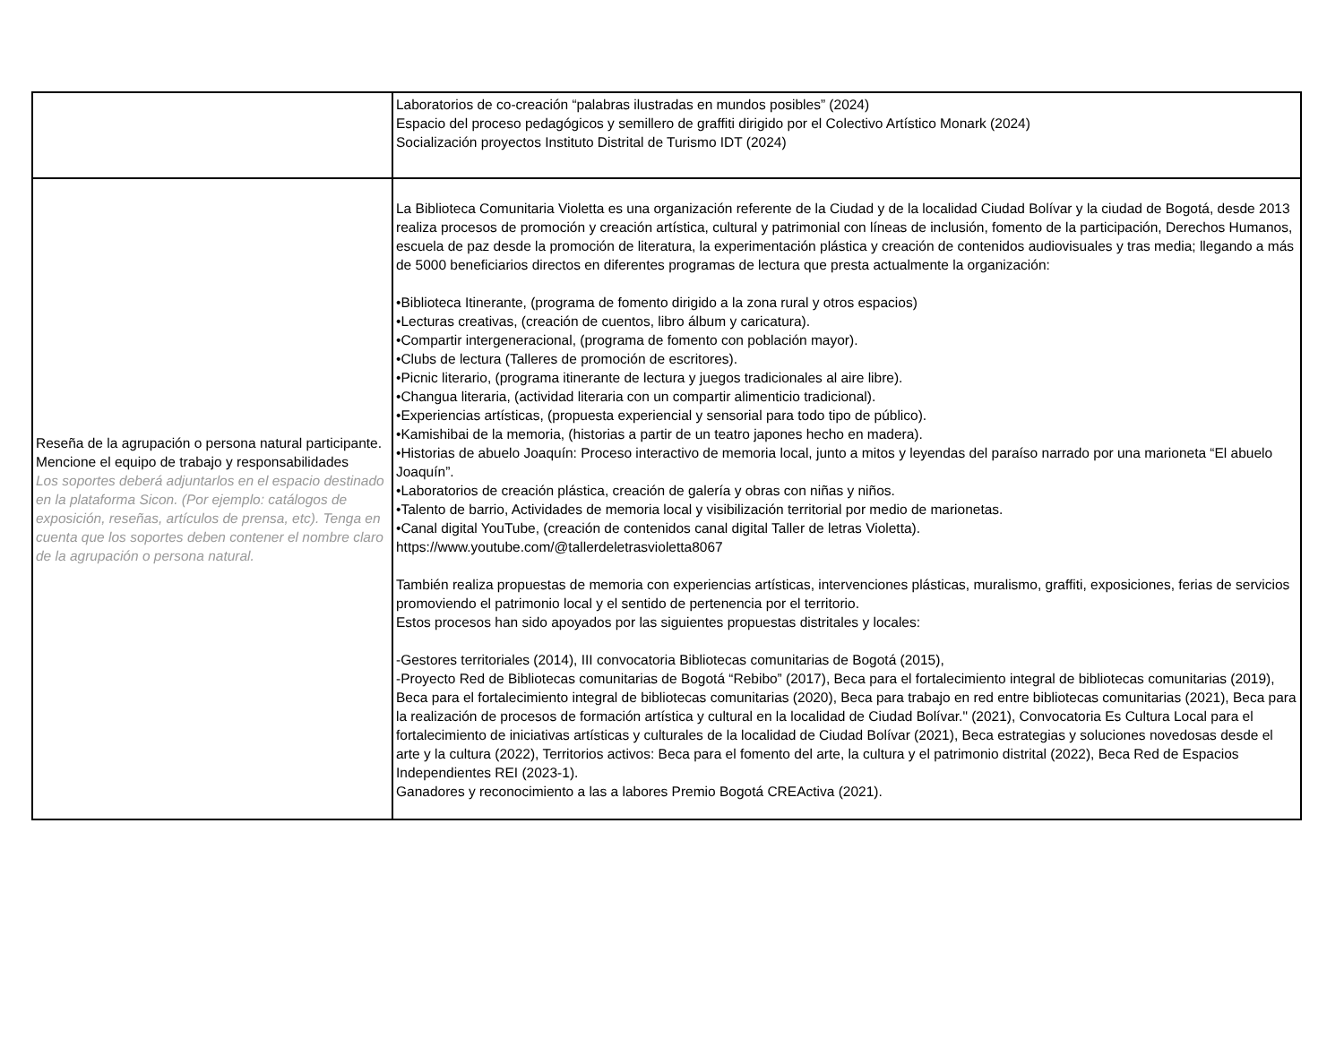| | Laboratorios de co-creación “palabras ilustradas en mundos posibles” (2024) Espacio del proceso pedagógicos y semillero de graffiti dirigido por el Colectivo Artístico Monark (2024) Socialización proyectos Instituto Distrital de Turismo IDT (2024) |
| Reseña de la agrupación o persona natural participante. Mencione el equipo de trabajo y responsabilidades Los soportes deberá adjuntarlos en el espacio destinado en la plataforma Sicon. (Por ejemplo: catálogos de exposición, reseñas, artículos de prensa, etc). Tenga en cuenta que los soportes deben contener el nombre claro de la agrupación o persona natural. | La Biblioteca Comunitaria Violetta es una organización referente de la Ciudad y de la localidad Ciudad Bolívar y la ciudad de Bogotá, desde 2013 realiza procesos de promoción y creación artística, cultural y patrimonial con líneas de inclusión, fomento de la participación, Derechos Humanos, escuela de paz desde la promoción de literatura, la experimentación plástica y creación de contenidos audiovisuales y tras media; llegando a más de 5000 beneficiarios directos en diferentes programas de lectura que presta actualmente la organización: •Biblioteca Itinerante, (programa de fomento dirigido a la zona rural y otros espacios) •Lecturas creativas, (creación de cuentos, libro álbum y caricatura). •Compartir intergeneracional, (programa de fomento con población mayor). •Clubs de lectura (Talleres de promoción de escritores). •Picnic literario, (programa itinerante de lectura y juegos tradicionales al aire libre). •Changua literaria, (actividad literaria con un compartir alimenticio tradicional). •Experiencias artísticas, (propuesta experiencial y sensorial para todo tipo de público). •Kamishibai de la memoria, (historias a partir de un teatro japones hecho en madera). •Historias de abuelo Joaquín: Proceso interactivo de memoria local, junto a mitos y leyendas del paraíso narrado por una marioneta “El abuelo Joaquín”. •Laboratorios de creación plástica, creación de galería y obras con niñas y niños. •Talento de barrio, Actividades de memoria local y visibilización territorial por medio de marionetas. •Canal digital YouTube, (creación de contenidos canal digital Taller de letras Violetta). https://www.youtube.com/@tallerdeletrasvioletta8067 También realiza propuestas de memoria con experiencias artísticas, intervenciones plásticas, muralismo, graffiti, exposiciones, ferias de servicios promoviendo el patrimonio local y el sentido de pertenencia por el territorio. Estos procesos han sido apoyados por las siguientes propuestas distritales y locales: -Gestores territoriales (2014), III convocatoria Bibliotecas comunitarias de Bogotá (2015), -Proyecto Red de Bibliotecas comunitarias de Bogotá “Rebibo” (2017), Beca para el fortalecimiento integral de bibliotecas comunitarias (2019), Beca para el fortalecimiento integral de bibliotecas comunitarias (2020), Beca para trabajo en red entre bibliotecas comunitarias (2021), Beca para la realización de procesos de formación artística y cultural en la localidad de Ciudad Bolívar." (2021), Convocatoria Es Cultura Local para el fortalecimiento de iniciativas artísticas y culturales de la localidad de Ciudad Bolívar (2021), Beca estrategias y soluciones novedosas desde el arte y la cultura (2022), Territorios activos: Beca para el fomento del arte, la cultura y el patrimonio distrital (2022), Beca Red de Espacios Independientes REI (2023-1). Ganadores y reconocimiento a las a labores Premio Bogotá CREActiva (2021). |